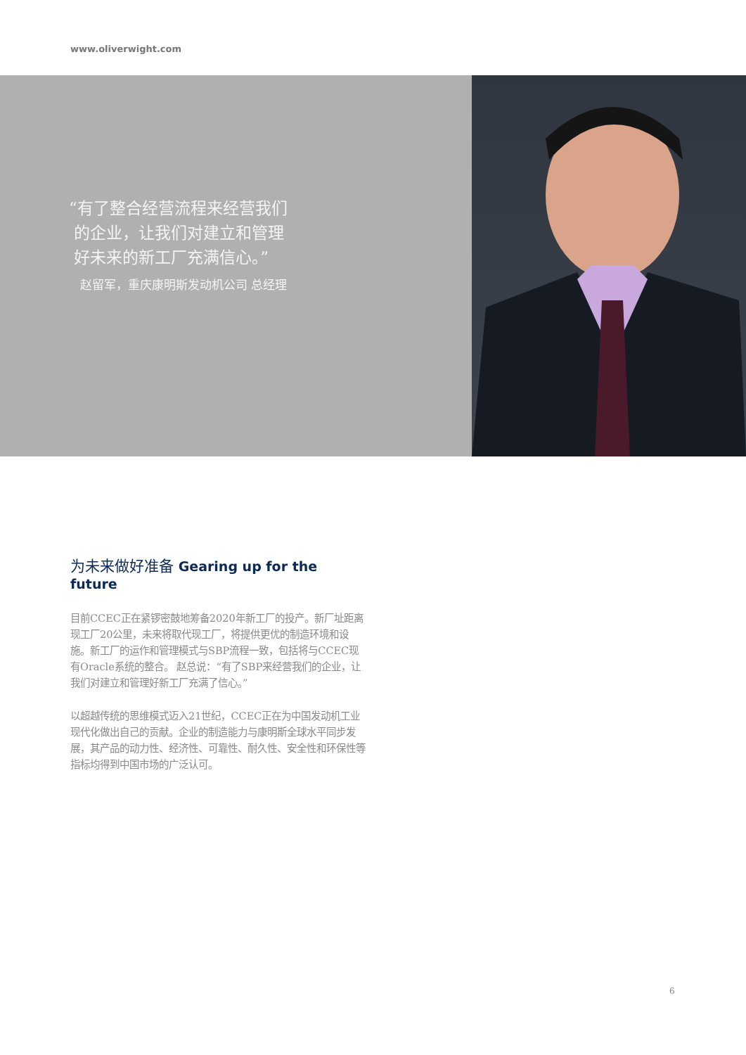www.oliverwight.com
“有了整合经营流程来经营我们
的企业，让我们对建立和管理
好未来的新工厂充满信心。”
赵留军，重庆康明斯发动机公司 总经理
为未来做好准备 Gearing up for the future
目前CCEC正在紧锣密鼓地筹备2020年新工厂的投产。新厂址距离现工厂20公里，未来将取代现工厂，将提供更优的制造环境和设施。新工厂的运作和管理模式与SBP流程一致，包括将与CCEC现有Oracle系统的整合。 赵总说：“有了SBP来经营我们的企业，让我们对建立和管理好新工厂充满了信心。”
以超越传统的思维模式迈入21世纪，CCEC正在为中国发动机工业现代化做出自己的贡献。企业的制造能力与康明斯全球水平同步发展，其产品的动力性、经济性、可靠性、耐久性、安全性和环保性等指标均得到中国市场的广泛认可。
6